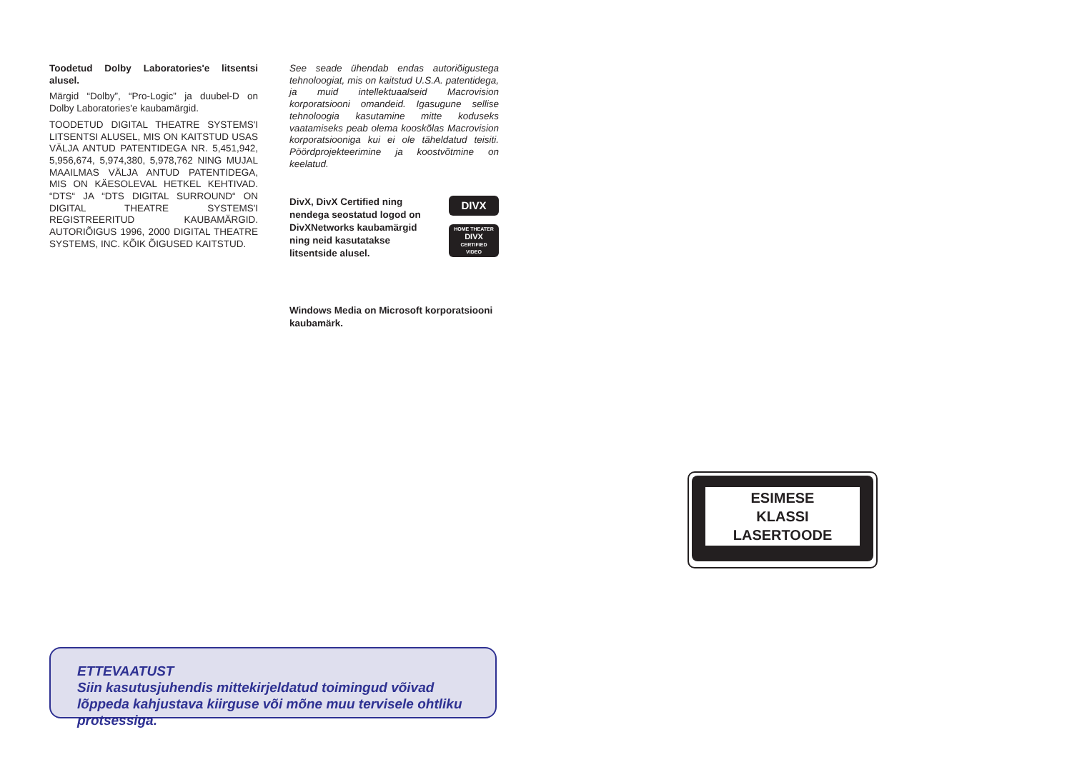Toodetud Dolby Laboratories'e litsentsi alusel.
Märgid “Dolby”, “Pro-Logic” ja duubel-D on Dolby Laboratories'e kaubamärgid.
TOODETUD DIGITAL THEATRE SYSTEMS'I LITSENTSI ALUSEL, MIS ON KAITSTUD USAS VÄLJA ANTUD PATENTIDEGA NR. 5,451,942, 5,956,674, 5,974,380, 5,978,762 NING MUJAL MAAILMAS VÄLJA ANTUD PATENTIDEGA, MIS ON KÄESOLEVAL HETKEL KEHTIVAD. “DTS“ JA “DTS DIGITAL SURROUND“ ON DIGITAL THEATRE SYSTEMS'I REGISTREERITUD KAUBAMÄRGID. AUTORIÕIGUS 1996, 2000 DIGITAL THEATRE SYSTEMS, INC. KÕIK ÕIGUSED KAITSTUD.
See seade ühendab endas autoriõigustega tehnoloogiat, mis on kaitstud U.S.A. patentidega, ja muid intellektuaalseid Macrovision korporatsiooni omandeid. Igasugune sellise tehnoloogia kasutamine mitte koduseks vaatamiseks peab olema kooskõlas Macrovision korporatsiooniga kui ei ole täheldatud teisiti. Pöördprojekteerimine ja koostvõtmine on keelatud.
DivX, DivX Certified ning nendega seostatud logod on DivXNetworks kaubamärgid ning neid kasutatakse litsentside alusel.
DIVX
HOME THEATER
DIVX
CERTIFIED
VIDEO
Windows Media on Microsoft korporatsiooni kaubamärk.
ESIMESE
KLASSI
LASERTOODE
ETTEVAATUST
Siin kasutusjuhendis mittekirjeldatud toimingud võivad lõppeda kahjustava kiirguse või mõne muu tervisele ohtliku protsessiga.